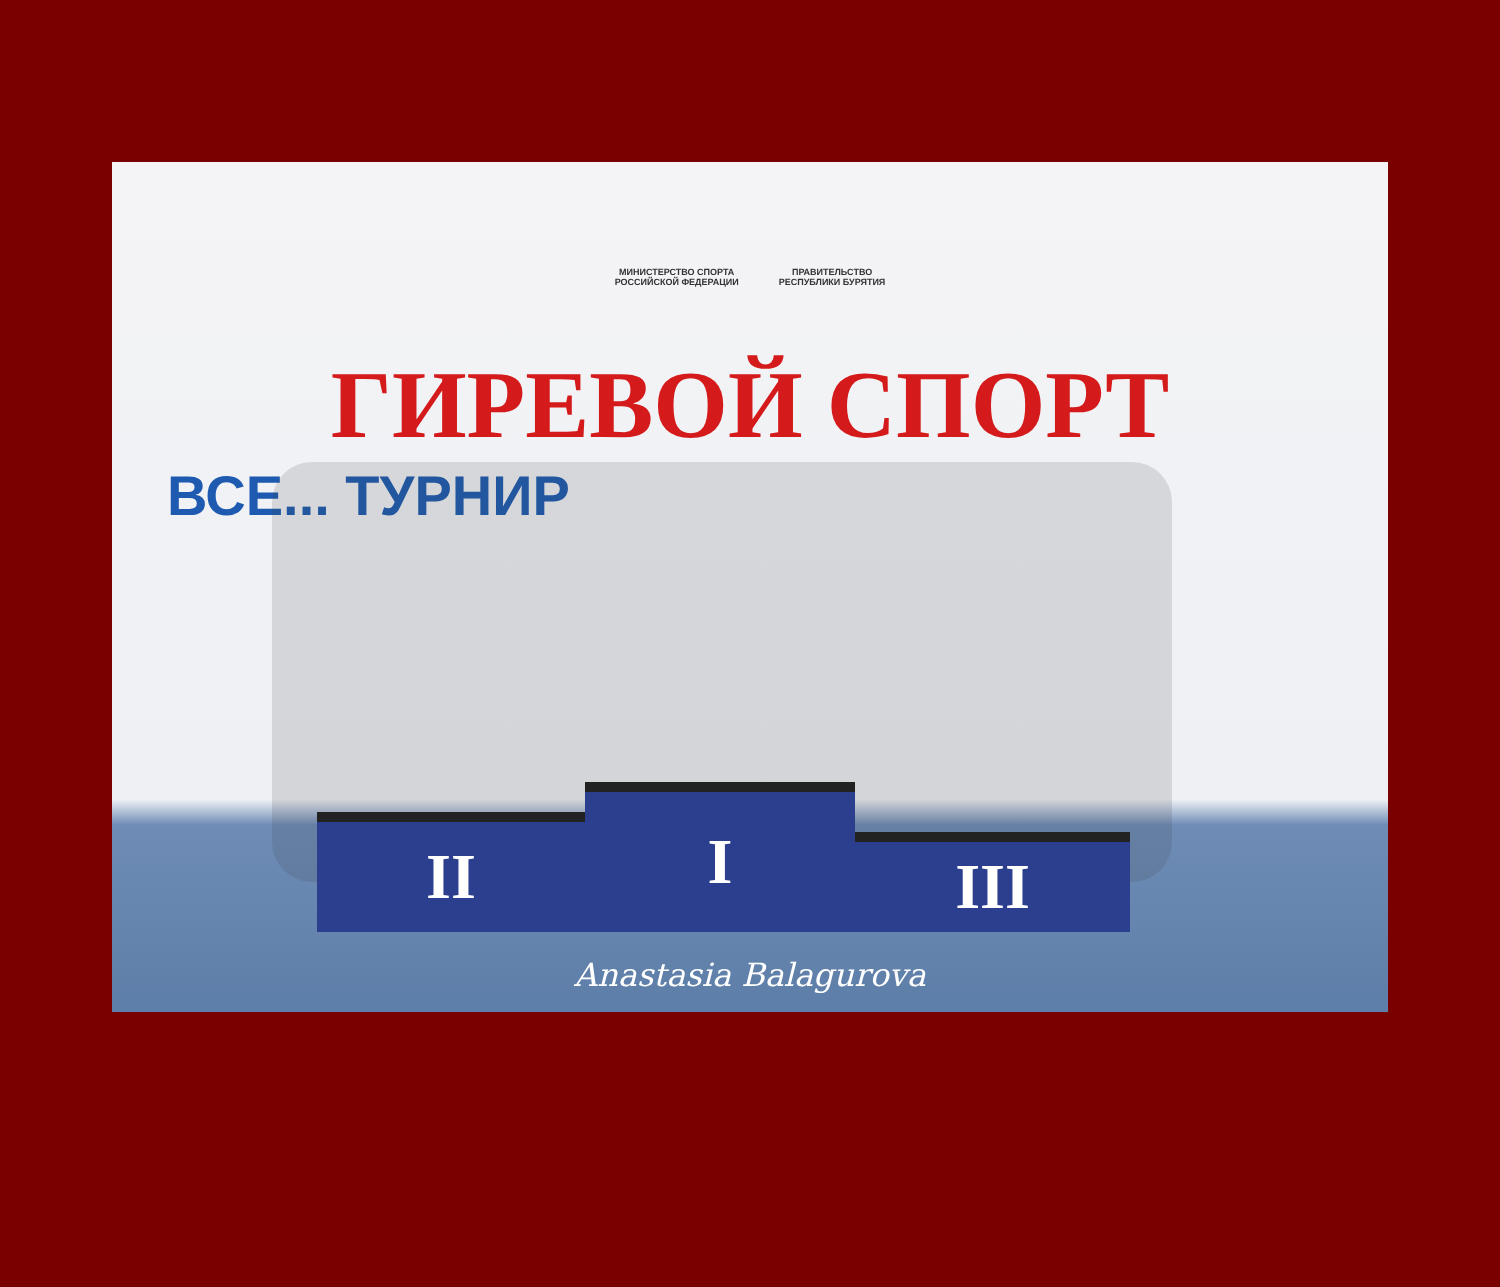МИНИСТЕРСТВО СПОРТА
РОССИЙСКОЙ ФЕДЕРАЦИИ
ПРАВИТЕЛЬСТВО
РЕСПУБЛИКИ БУРЯТИЯ
ГИРЕВОЙ СПОРТ
ВСЕ... ТУРНИР
II
I
III
Anastasia Balagurova